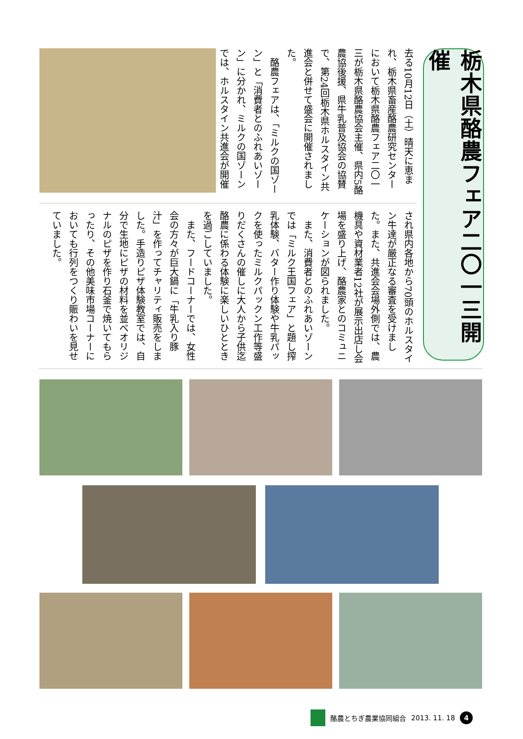栃木県酪農フェア二〇一三開催
去る10月12日（土）晴天に恵まれ、栃木県畜産酪農研究センターにおいて栃木県酪農フェア二〇一三が栃木県酪農協会主催、県内5酪農協後援、県牛乳普及協会の協賛で、第24回栃木県ホルスタイン共進会と併せて盛会に開催されました。
　酪農フェアは、「ミルクの国ゾーン」と「消費者とのふれあいゾーン」に分かれ、ミルクの国ゾーンでは、ホルスタイン共進会が開催
され県内各地から70頭のホルスタイン牛達が厳正なる審査を受けました。また、共進会会場外側では、農機具や資材業者12社が展示出店し会場を盛り上げ、酪農家とのコミュニケーションが図られました。
　また、消費者とのふれあいゾーンでは「ミルク王国フェア」と題し搾乳体験、バター作り体験や牛乳パックを使ったミルクパックン工作等盛りだくさんの催しに大人から子供迄酪農に係わる体験に楽しいひとときを過ごしていました。
　また、フードコーナーでは、女性会の方々が巨大鍋に「牛乳入り豚汁」を作ってチャリティ販売をしました。手造りピザ体験教室では、自分で生地にピザの材料を並べオリジナルのピザを作り石釜で焼いてもらったり、その他美味市場コーナーにおいても行列をつくり賑わいを見せていました。
酪農とちぎ農業協同組合 2013. 11. 18 4